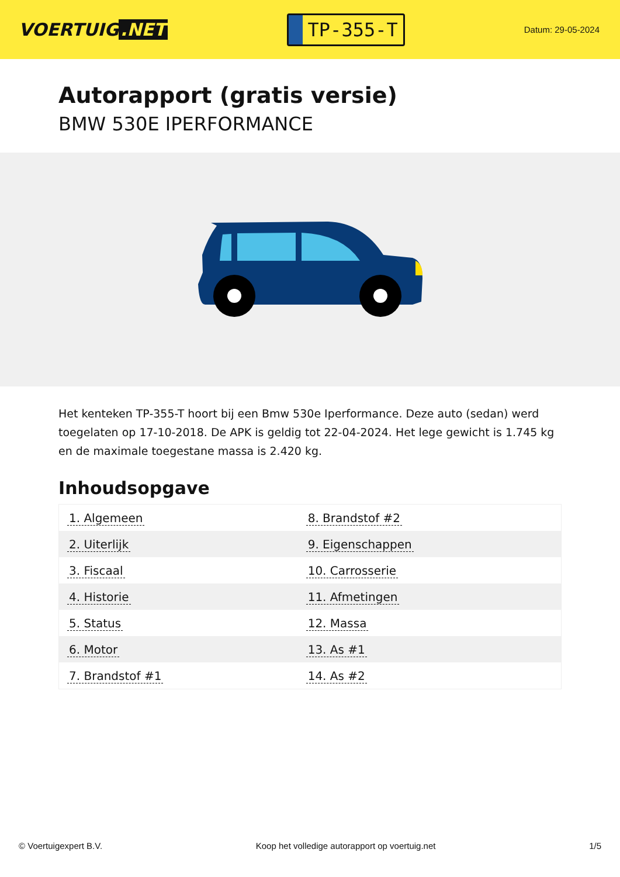VOERTUIG.NET
TP-355-T
Datum: 29-05-2024
Autorapport (gratis versie)
BMW 530E IPERFORMANCE
Het kenteken TP-355-T hoort bij een Bmw 530e Iperformance. Deze auto (sedan) werd toegelaten op 17-10-2018. De APK is geldig tot 22-04-2024. Het lege gewicht is 1.745 kg en de maximale toegestane massa is 2.420 kg.
Inhoudsopgave
| 1. Algemeen | 8. Brandstof #2 |
| 2. Uiterlijk | 9. Eigenschappen |
| 3. Fiscaal | 10. Carrosserie |
| 4. Historie | 11. Afmetingen |
| 5. Status | 12. Massa |
| 6. Motor | 13. As #1 |
| 7. Brandstof #1 | 14. As #2 |
© Voertuigexpert B.V. Koop het volledige autorapport op voertuig.net 1/5